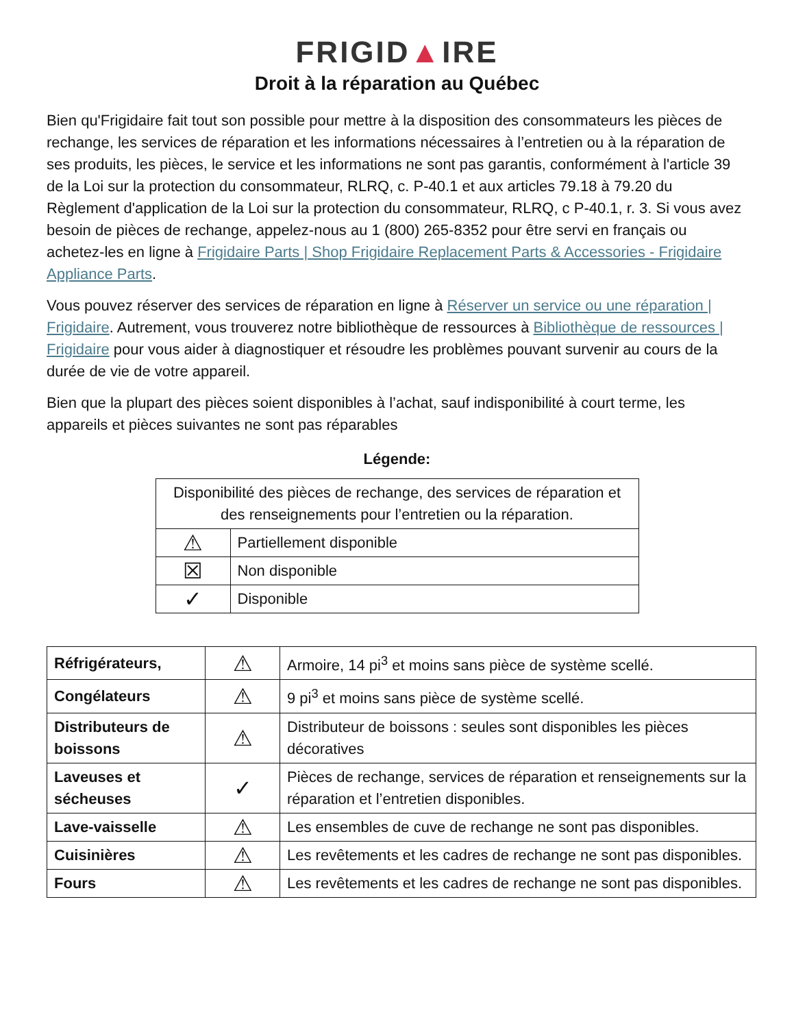FRIGID▲IRE
Droit à la réparation au Québec
Bien qu'Frigidaire fait tout son possible pour mettre à la disposition des consommateurs les pièces de rechange, les services de réparation et les informations nécessaires à l’entretien ou à la réparation de ses produits, les pièces, le service et les informations ne sont pas garantis, conformément à l'article 39 de la Loi sur la protection du consommateur, RLRQ, c. P-40.1 et aux articles 79.18 à 79.20 du Règlement d'application de la Loi sur la protection du consommateur, RLRQ, c P-40.1, r. 3. Si vous avez besoin de pièces de rechange, appelez-nous au 1 (800) 265-8352 pour être servi en français ou achetez-les en ligne à Frigidaire Parts | Shop Frigidaire Replacement Parts & Accessories - Frigidaire Appliance Parts.
Vous pouvez réserver des services de réparation en ligne à Réserver un service ou une réparation | Frigidaire. Autrement, vous trouverez notre bibliothèque de ressources à Bibliothèque de ressources | Frigidaire pour vous aider à diagnostiquer et résoudre les problèmes pouvant survenir au cours de la durée de vie de votre appareil.
Bien que la plupart des pièces soient disponibles à l’achat, sauf indisponibilité à court terme, les appareils et pièces suivantes ne sont pas réparables
Légende:
| Disponibilité des pièces de rechange, des services de réparation et des renseignements pour l’entretien ou la réparation. | |
| --- | --- |
| ⚠ | Partiellement disponible |
| ☒ | Non disponible |
| ✓ | Disponible |
| Réfrigérateurs, | ⚠ | Armoire, 14 pi<sup>3</sup> et moins sans pièce de système scellé. |
| Congélateurs | ⚠ | 9 pi<sup>3</sup> et moins sans pièce de système scellé. |
| Distributeurs de boissons | ⚠ | Distributeur de boissons : seules sont disponibles les pièces décoratives |
| Laveuses et sécheuses | ✓ | Pièces de rechange, services de réparation et renseignements sur la réparation et l’entretien disponibles. |
| Lave-vaisselle | ⚠ | Les ensembles de cuve de rechange ne sont pas disponibles. |
| Cuisinières | ⚠ | Les revêtements et les cadres de rechange ne sont pas disponibles. |
| Fours | ⚠ | Les revêtements et les cadres de rechange ne sont pas disponibles. |